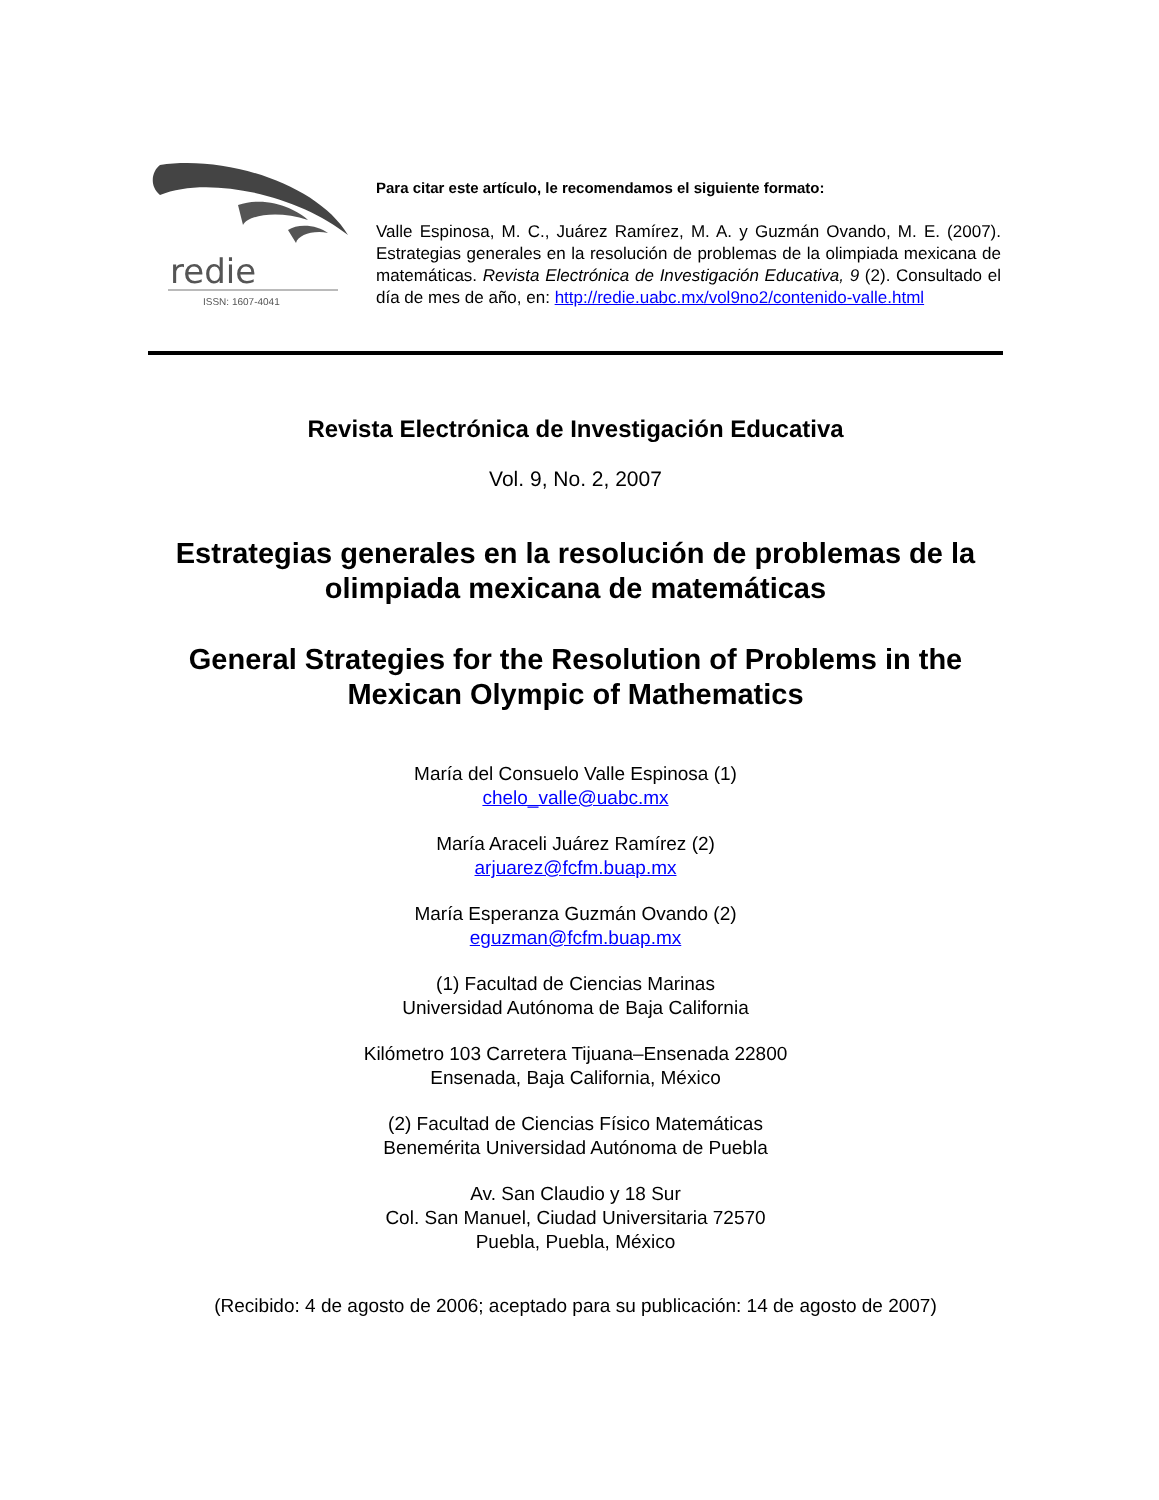redie
ISSN: 1607-4041
Para citar este artículo, le recomendamos el siguiente formato:
Valle Espinosa, M. C., Juárez Ramírez, M. A. y Guzmán Ovando, M. E. (2007). Estrategias generales en la resolución de problemas de la olimpiada mexicana de matemáticas. Revista Electrónica de Investigación Educativa, 9 (2). Consultado el día de mes de año, en: http://redie.uabc.mx/vol9no2/contenido-valle.html
Revista Electrónica de Investigación Educativa
Vol. 9, No. 2, 2007
Estrategias generales en la resolución de problemas de la olimpiada mexicana de matemáticas
General Strategies for the Resolution of Problems in the Mexican Olympic of Mathematics
María del Consuelo Valle Espinosa (1)
chelo_valle@uabc.mx
María Araceli Juárez Ramírez (2)
arjuarez@fcfm.buap.mx
María Esperanza Guzmán Ovando (2)
eguzman@fcfm.buap.mx
(1) Facultad de Ciencias Marinas
Universidad Autónoma de Baja California
Kilómetro 103 Carretera Tijuana–Ensenada 22800
Ensenada, Baja California, México
(2) Facultad de Ciencias Físico Matemáticas
Benemérita Universidad Autónoma de Puebla
Av. San Claudio y 18 Sur
Col. San Manuel, Ciudad Universitaria 72570
Puebla, Puebla, México
(Recibido: 4 de agosto de 2006; aceptado para su publicación: 14 de agosto de 2007)